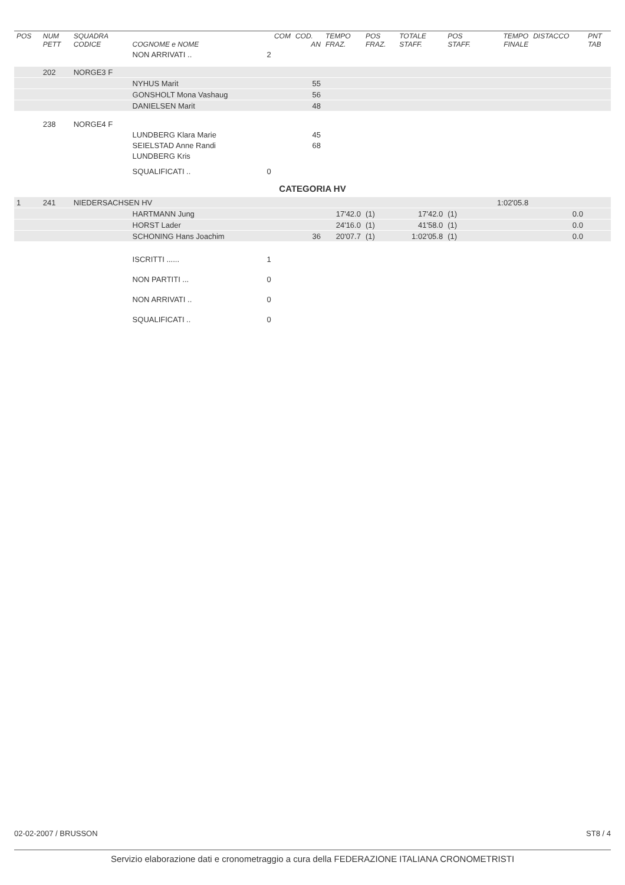| POS | NUM PETT | SQUADRA CODICE | COGNOME e NOME | COM | COD. AN | TEMPO FRAZ. | POS FRAZ. | TOTALE STAFF. | POS STAFF. | TEMPO FINALE | DISTACCO | PNT TAB |
| --- | --- | --- | --- | --- | --- | --- | --- | --- | --- | --- | --- | --- |
| | | | NON ARRIVATI .. | 2 | | | | | | | | |
| | 202 | NORGE3 F | | | | | | | | | | |
| | | | NYHUS Marit | | 55 | | | | | | | |
| | | | GONSHOLT Mona Vashaug | | 56 | | | | | | | |
| | | | DANIELSEN Marit | | 48 | | | | | | | |
| | 238 | NORGE4 F | | | | | | | | | | |
| | | | LUNDBERG Klara Marie | | 45 | | | | | | | |
| | | | SEIELSTAD Anne Randi | | 68 | | | | | | | |
| | | | LUNDBERG Kris | | | | | | | | | |
| | | | SQUALIFICATI .. | 0 | | | | | | | | |
| CATEGORIA HV | | | | | | | | | | | | |
| 1 | 241 | NIEDERSACHSEN HV | | | | | | | | 1:02'05.8 | | |
| | | | HARTMANN Jung | | | 17'42.0 | (1) | 17'42.0 | (1) | | 0.0 | |
| | | | HORST Lader | | | 24'16.0 | (1) | 41'58.0 | (1) | | 0.0 | |
| | | | SCHONING Hans Joachim | | 36 | 20'07.7 | (1) | 1:02'05.8 | (1) | | 0.0 | |
| | | | ISCRITTI ...... | 1 | | | | | | | | |
| | | | NON PARTITI ... | 0 | | | | | | | | |
| | | | NON ARRIVATI .. | 0 | | | | | | | | |
| | | | SQUALIFICATI .. | 0 | | | | | | | | |
02-02-2007 / BRUSSON ST8 / 4
Servizio elaborazione dati e cronometraggio a cura della FEDERAZIONE ITALIANA CRONOMETRISTI